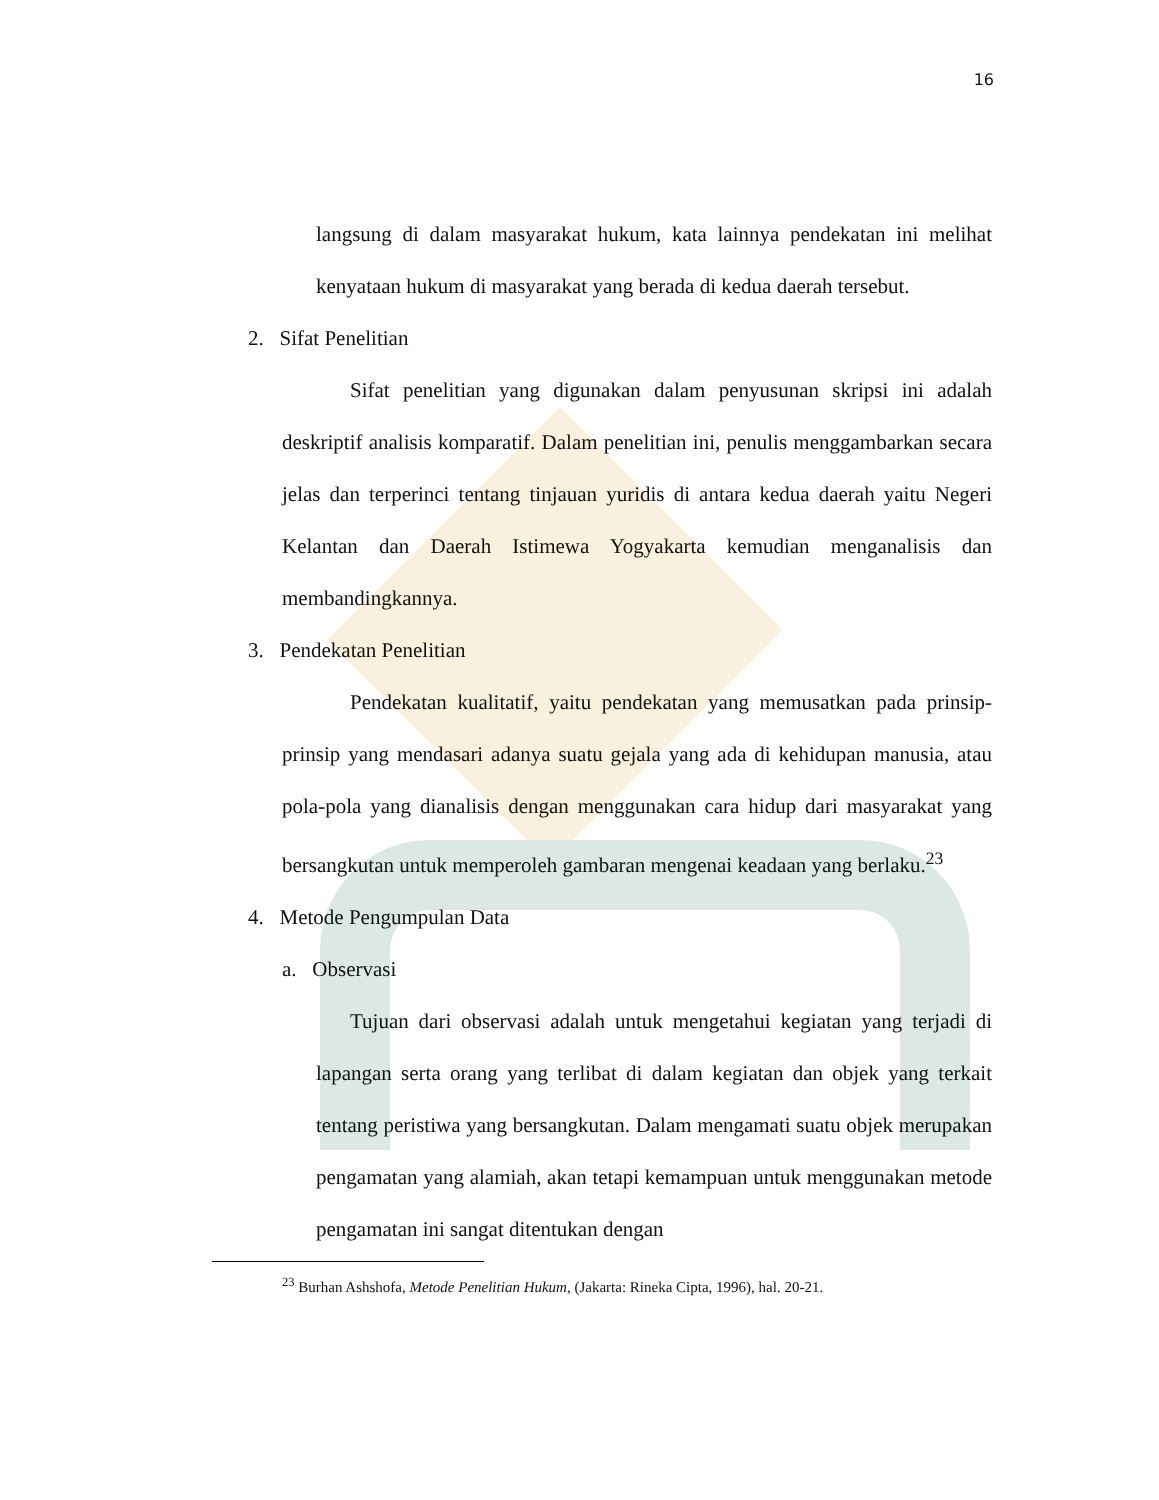16
langsung di dalam masyarakat hukum, kata lainnya pendekatan ini melihat kenyataan hukum di masyarakat yang berada di kedua daerah tersebut.
2. Sifat Penelitian
Sifat penelitian yang digunakan dalam penyusunan skripsi ini adalah deskriptif analisis komparatif. Dalam penelitian ini, penulis menggambarkan secara jelas dan terperinci tentang tinjauan yuridis di antara kedua daerah yaitu Negeri Kelantan dan Daerah Istimewa Yogyakarta kemudian menganalisis dan membandingkannya.
3. Pendekatan Penelitian
Pendekatan kualitatif, yaitu pendekatan yang memusatkan pada prinsip-prinsip yang mendasari adanya suatu gejala yang ada di kehidupan manusia, atau pola-pola yang dianalisis dengan menggunakan cara hidup dari masyarakat yang bersangkutan untuk memperoleh gambaran mengenai keadaan yang berlaku.<sup>23</sup>
4. Metode Pengumpulan Data
a. Observasi
Tujuan dari observasi adalah untuk mengetahui kegiatan yang terjadi di lapangan serta orang yang terlibat di dalam kegiatan dan objek yang terkait tentang peristiwa yang bersangkutan. Dalam mengamati suatu objek merupakan pengamatan yang alamiah, akan tetapi kemampuan untuk menggunakan metode pengamatan ini sangat ditentukan dengan
<sup>23</sup> Burhan Ashshofa, Metode Penelitian Hukum, (Jakarta: Rineka Cipta, 1996), hal. 20-21.